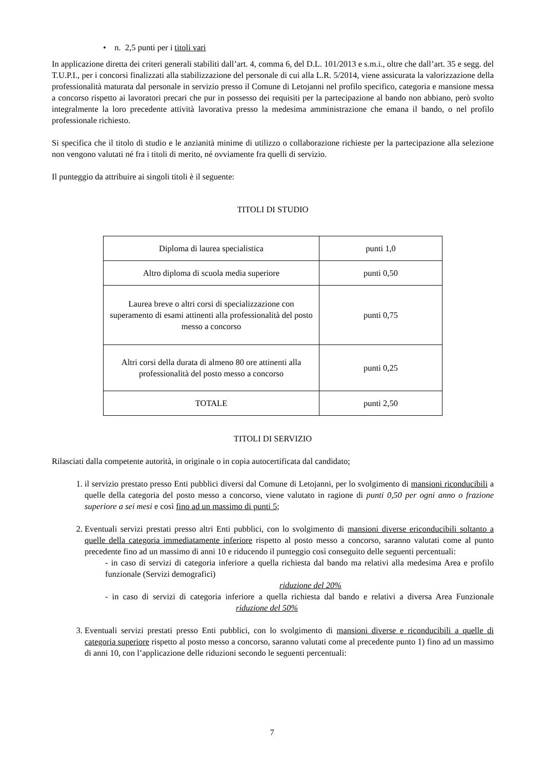• n. 2,5 punti per i titoli vari
In applicazione diretta dei criteri generali stabiliti dall’art. 4, comma 6, del D.L. 101/2013 e s.m.i., oltre che dall’art. 35 e segg. del T.U.P.I., per i concorsi finalizzati alla stabilizzazione del personale di cui alla L.R. 5/2014, viene assicurata la valorizzazione della professionalità maturata dal personale in servizio presso il Comune di Letojanni nel profilo specifico, categoria e mansione messa a concorso rispetto ai lavoratori precari che pur in possesso dei requisiti per la partecipazione al bando non abbiano, però svolto integralmente la loro precedente attività lavorativa presso la medesima amministrazione che emana il bando, o nel profilo professionale richiesto.
Si specifica che il titolo di studio e le anzianità minime di utilizzo o collaborazione richieste per la partecipazione alla selezione non vengono valutati né fra i titoli di merito, né ovviamente fra quelli di servizio.
Il punteggio da attribuire ai singoli titoli è il seguente:
TITOLI DI STUDIO
| Diploma di laurea specialistica | punti 1,0 |
| Altro diploma di scuola media superiore | punti 0,50 |
| Laurea breve o altri corsi di specializzazione con superamento di esami attinenti alla professionalità del posto messo a concorso | punti 0,75 |
| Altri corsi della durata di almeno 80 ore attinenti alla professionalità del posto messo a concorso | punti 0,25 |
| TOTALE | punti 2,50 |
TITOLI DI SERVIZIO
Rilasciati dalla competente autorità, in originale o in copia autocertificata dal candidato;
1. il servizio prestato presso Enti pubblici diversi dal Comune di Letojanni, per lo svolgimento di mansioni riconducibili a quelle della categoria del posto messo a concorso, viene valutato in ragione di punti 0,50 per ogni anno o frazione superiore a sei mesi e così fino ad un massimo di punti 5;
2. Eventuali servizi prestati presso altri Enti pubblici, con lo svolgimento di mansioni diverse ericonducibili soltanto a quelle della categoria immediatamente inferiore rispetto al posto messo a concorso, saranno valutati come al punto precedente fino ad un massimo di anni 10 e riducendo il punteggio così conseguito delle seguenti percentuali:
- in caso di servizi di categoria inferiore a quella richiesta dal bando ma relativi alla medesima Area e profilo funzionale (Servizi demografici)
riduzione del 20%
- in caso di servizi di categoria inferiore a quella richiesta dal bando e relativi a diversa Area Funzionale riduzione del 50%
3. Eventuali servizi prestati presso Enti pubblici, con lo svolgimento di mansioni diverse e riconducibili a quelle di categoria superiore rispetto al posto messo a concorso, saranno valutati come al precedente punto 1) fino ad un massimo di anni 10, con l’applicazione delle riduzioni secondo le seguenti percentuali:
7